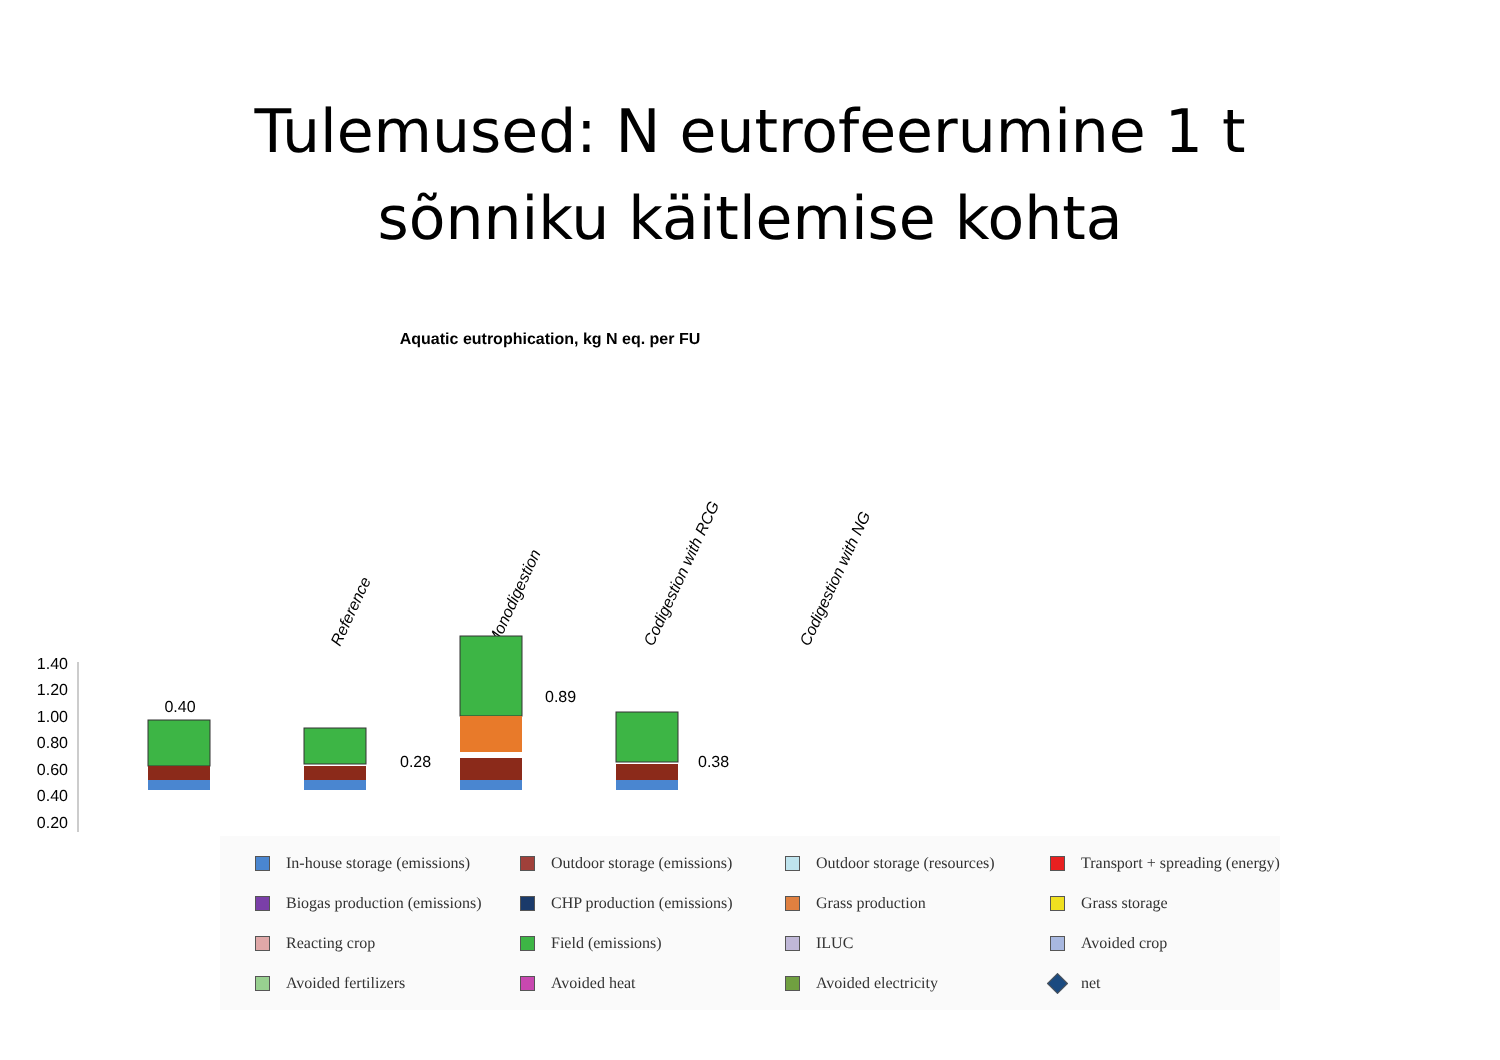Tulemused: N eutrofeerumine 1 t
sõnniku käitlemise kohta
Aquatic eutrophication, kg N eq. per FU
Reference
Monodigestion
Codigestion with RCG
Codigestion with NG
1.40
1.20
1.00
0.80
0.60
0.40
0.20
0.40
0.28
0.89
0.38
In-house storage (emissions)
Outdoor storage (emissions)
Outdoor storage (resources)
Transport + spreading (energy)
Biogas production (emissions)
CHP production (emissions)
Grass production
Grass storage
Reacting crop
Field (emissions)
ILUC
Avoided crop
Avoided fertilizers
Avoided heat
Avoided electricity
net